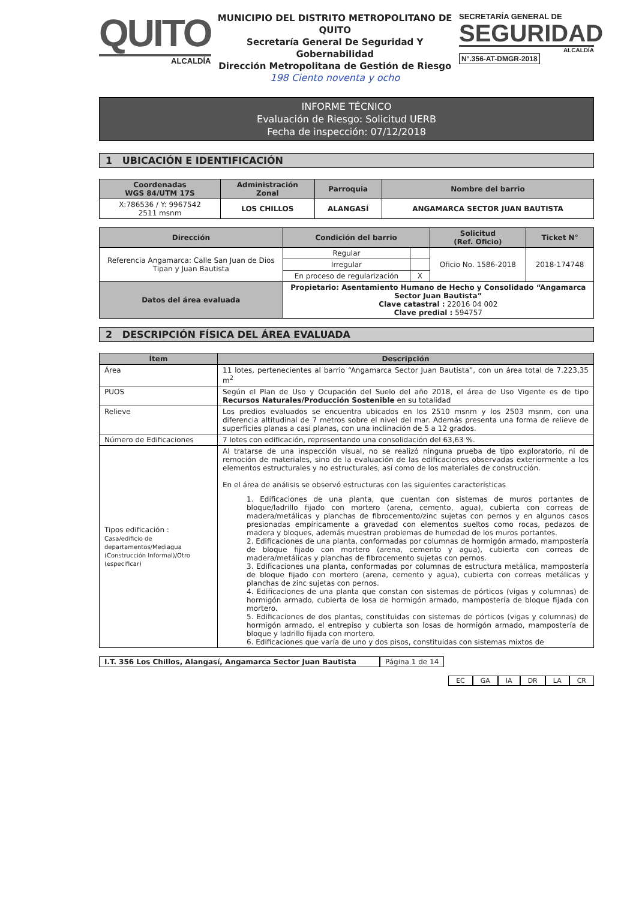QUITO
ALCALDÍA
MUNICIPIO DEL DISTRITO METROPOLITANO DE QUITO
Secretaría General De Seguridad Y Gobernabilidad
Dirección Metropolitana de Gestión de Riesgo
198 Ciento noventa y ocho
SECRETARÍA GENERAL DE
SEGURIDAD
ALCALDÍA
N°.356-AT-DMGR-2018
INFORME TÉCNICO
Evaluación de Riesgo: Solicitud UERB
Fecha de inspección: 07/12/2018
1 UBICACIÓN E IDENTIFICACIÓN
| Coordenadas WGS 84/UTM 17S | Administración Zonal | Parroquia | Nombre del barrio |
| --- | --- | --- | --- |
| X:786536 / Y: 9967542 2511 msnm | LOS CHILLOS | ALANGASÍ | ANGAMARCA SECTOR JUAN BAUTISTA |
| Dirección | Condición del barrio | | Solicitud (Ref. Oficio) | Ticket N° |
| --- | --- | --- | --- | --- |
| Referencia Angamarca: Calle San Juan de Dios Tipan y Juan Bautista | Regular | | Oficio No. 1586-2018 | 2018-174748 |
| | Irregular | | | |
| | En proceso de regularización | X | | |
| Datos del área evaluada | Propietario: Asentamiento Humano de Hecho y Consolidado “Angamarca Sector Juan Bautista” Clave catastral : 22016 04 002 Clave predial : 594757 | | | |
2 DESCRIPCIÓN FÍSICA DEL ÁREA EVALUADA
| Ítem | Descripción |
| --- | --- |
| Área | 11 lotes, pertenecientes al barrio “Angamarca Sector Juan Bautista”, con un área total de 7.223,35 m<sup>2</sup> |
| PUOS | Según el Plan de Uso y Ocupación del Suelo del año 2018, el área de Uso Vigente es de tipo Recursos Naturales/Producción Sostenible en su totalidad |
| Relieve | Los predios evaluados se encuentra ubicados en los 2510 msnm y los 2503 msnm, con una diferencia altitudinal de 7 metros sobre el nivel del mar. Además presenta una forma de relieve de superficies planas a casi planas, con una inclinación de 5 a 12 grados. |
| Número de Edificaciones | 7 lotes con edificación, representando una consolidación del 63,63 %. |
| Tipos edificación : Casa/edificio de departamentos/Mediagua (Construcción Informal)/Otro (especificar) | Al tratarse de una inspección visual, no se realizó ninguna prueba de tipo exploratorio, ni de remoción de materiales, sino de la evaluación de las edificaciones observadas exteriormente a los elementos estructurales y no estructurales, así como de los materiales de construcción. En el área de análisis se observó estructuras con las siguientes características 1. Edificaciones de una planta, que cuentan con sistemas de muros portantes de bloque/ladrillo fijado con mortero (arena, cemento, agua), cubierta con correas de madera/metálicas y planchas de fibrocemento/zinc sujetas con pernos y en algunos casos presionadas empíricamente a gravedad con elementos sueltos como rocas, pedazos de madera y bloques, además muestran problemas de humedad de los muros portantes. 2. Edificaciones de una planta, conformadas por columnas de hormigón armado, mampostería de bloque fijado con mortero (arena, cemento y agua), cubierta con correas de madera/metálicas y planchas de fibrocemento sujetas con pernos. 3. Edificaciones una planta, conformadas por columnas de estructura metálica, mampostería de bloque fijado con mortero (arena, cemento y agua), cubierta con correas metálicas y planchas de zinc sujetas con pernos. 4. Edificaciones de una planta que constan con sistemas de pórticos (vigas y columnas) de hormigón armado, cubierta de losa de hormigón armado, mampostería de bloque fijada con mortero. 5. Edificaciones de dos plantas, constituidas con sistemas de pórticos (vigas y columnas) de hormigón armado, el entrepiso y cubierta son losas de hormigón armado, mampostería de bloque y ladrillo fijada con mortero. 6. Edificaciones que varía de uno y dos pisos, constituidas con sistemas mixtos de |
I.T. 356 Los Chillos, Alangasí, Angamarca Sector Juan Bautista Página 1 de 14
EC GA IA DR LA CR